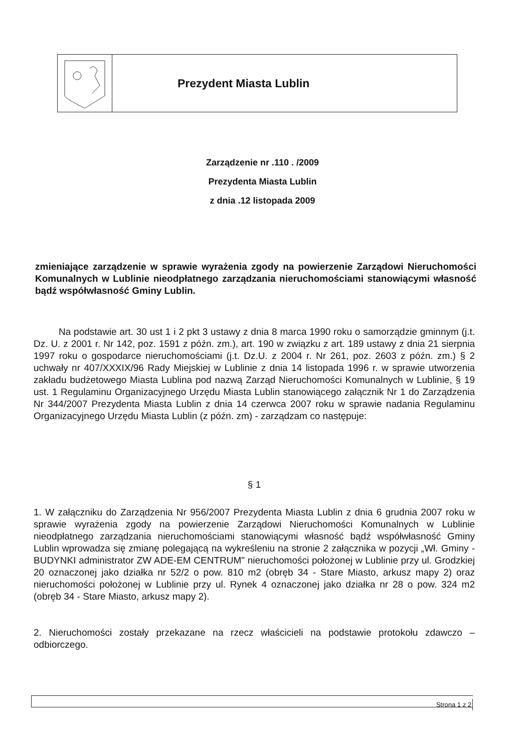Prezydent Miasta Lublin
Zarządzenie nr .110 . /2009
Prezydenta Miasta Lublin
z dnia .12 listopada 2009
zmieniające zarządzenie w sprawie wyrażenia zgody na powierzenie Zarządowi Nieruchomości Komunalnych w Lublinie nieodpłatnego zarządzania nieruchomościami stanowiącymi własność bądź współwłasność Gminy Lublin.
Na podstawie art. 30 ust 1 i 2 pkt 3 ustawy z dnia 8 marca 1990 roku o samorządzie gminnym (j.t. Dz. U. z 2001 r. Nr 142, poz. 1591 z późn. zm.), art. 190 w związku z art. 189 ustawy z dnia 21 sierpnia 1997 roku o gospodarce nieruchomościami (j.t. Dz.U. z 2004 r. Nr 261, poz. 2603 z późn. zm.) § 2 uchwały nr 407/XXXIX/96 Rady Miejskiej w Lublinie z dnia 14 listopada 1996 r. w sprawie utworzenia zakładu budżetowego Miasta Lublina pod nazwą Zarząd Nieruchomości Komunalnych w Lublinie, § 19 ust. 1 Regulaminu Organizacyjnego Urzędu Miasta Lublin stanowiącego załącznik Nr 1 do Zarządzenia Nr 344/2007 Prezydenta Miasta Lublin z dnia 14 czerwca 2007 roku w sprawie nadania Regulaminu Organizacyjnego Urzędu Miasta Lublin (z późn. zm) - zarządzam co następuje:
§ 1
1. W załączniku do Zarządzenia Nr 956/2007 Prezydenta Miasta Lublin z dnia 6 grudnia 2007 roku w sprawie wyrażenia zgody na powierzenie Zarządowi Nieruchomości Komunalnych w Lublinie nieodpłatnego zarządzania nieruchomościami stanowiącymi własność bądź współwłasność Gminy Lublin wprowadza się zmianę polegającą na wykreśleniu na stronie 2 załącznika w pozycji „Wł. Gminy - BUDYNKI administrator ZW ADE-EM CENTRUM" nieruchomości położonej w Lublinie przy ul. Grodzkiej 20 oznaczonej jako działka nr 52/2 o pow. 810 m2 (obręb 34 - Stare Miasto, arkusz mapy 2) oraz nieruchomości położonej w Lublinie przy ul. Rynek 4 oznaczonej jako działka nr 28 o pow. 324 m2 (obręb 34 - Stare Miasto, arkusz mapy 2).
2. Nieruchomości zostały przekazane na rzecz właścicieli na podstawie protokołu zdawczo – odbiorczego.
Strona 1 z 2